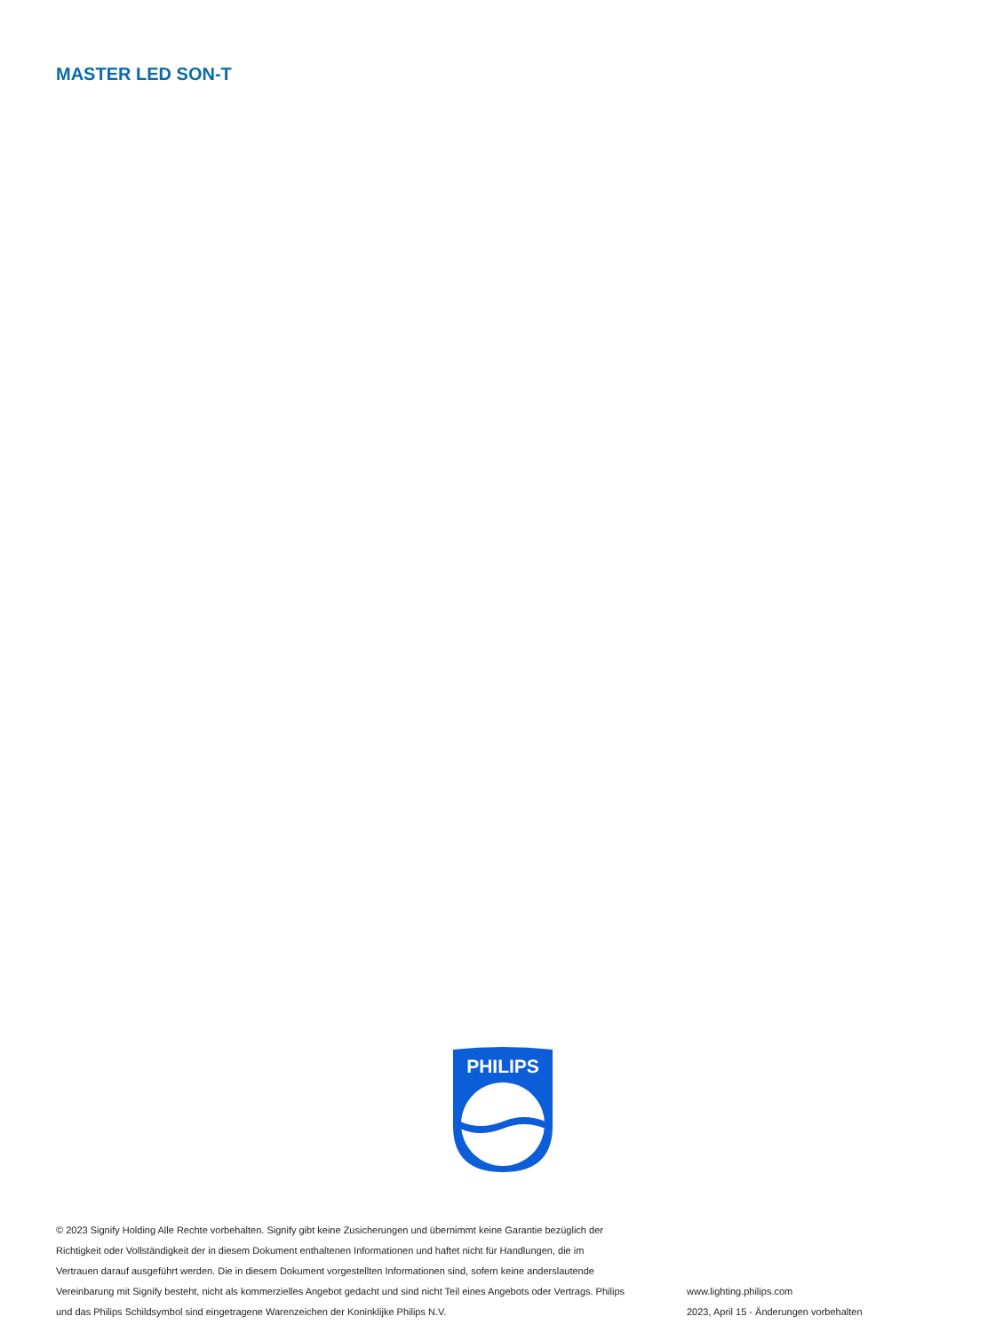MASTER LED SON-T
PHILIPS
© 2023 Signify Holding Alle Rechte vorbehalten. Signify gibt keine Zusicherungen und übernimmt keine Garantie bezüglich der Richtigkeit oder Vollständigkeit der in diesem Dokument enthaltenen Informationen und haftet nicht für Handlungen, die im Vertrauen darauf ausgeführt werden. Die in diesem Dokument vorgestellten Informationen sind, sofern keine anderslautende Vereinbarung mit Signify besteht, nicht als kommerzielles Angebot gedacht und sind nicht Teil eines Angebots oder Vertrags. Philips und das Philips Schildsymbol sind eingetragene Warenzeichen der Koninklijke Philips N.V.
www.lighting.philips.com
2023, April 15 - Änderungen vorbehalten